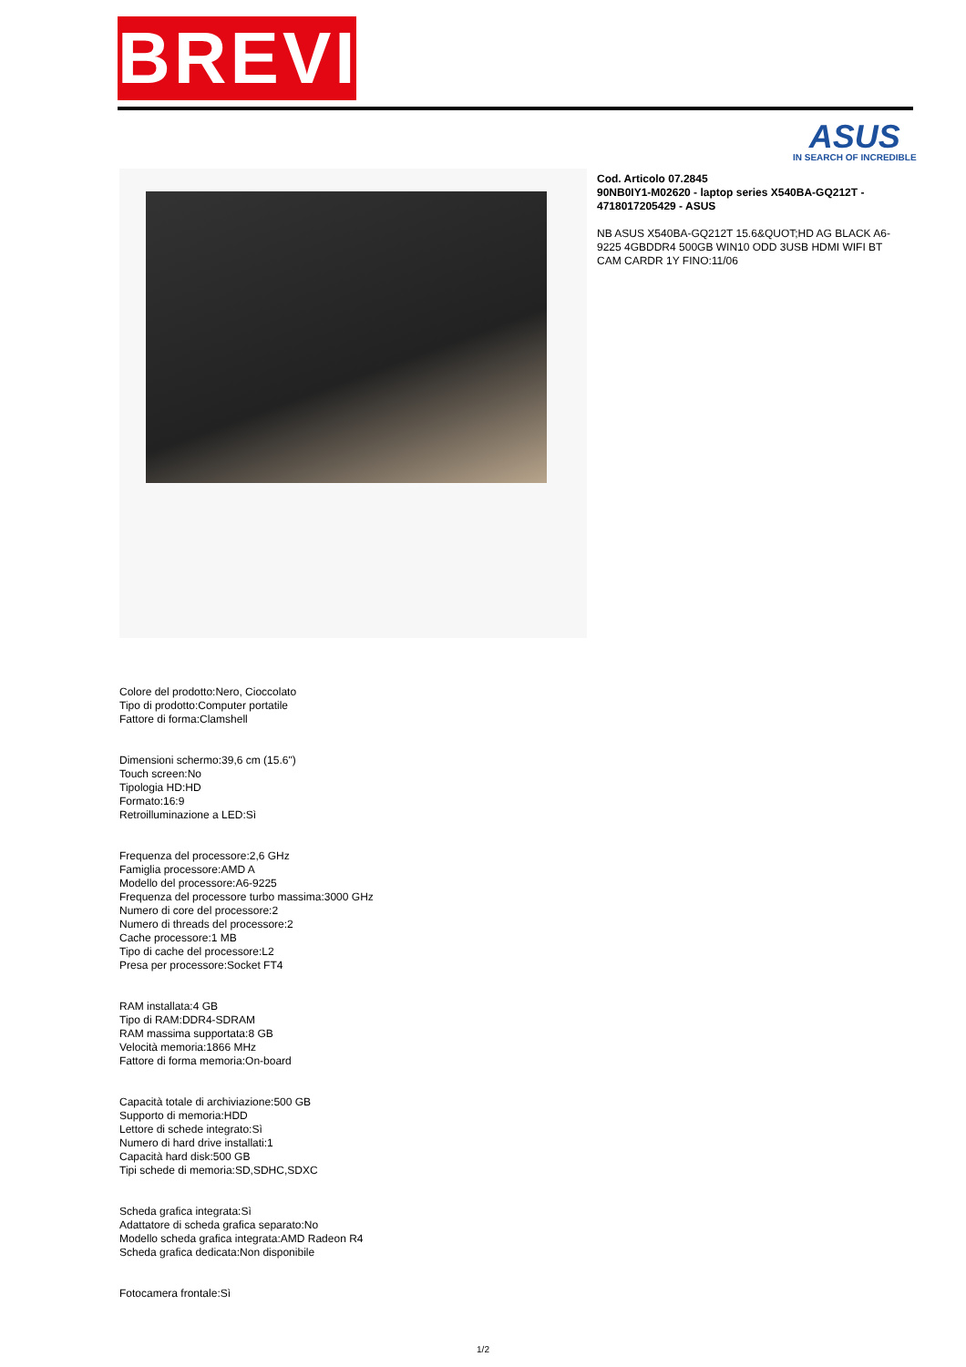BREVI
ASUS
IN SEARCH OF INCREDIBLE
Cod. Articolo 07.2845
90NB0IY1-M02620 - laptop series X540BA-GQ212T - 4718017205429 - ASUS
NB ASUS X540BA-GQ212T 15.6&QUOT;HD AG BLACK A6-9225 4GBDDR4 500GB WIN10 ODD 3USB HDMI WIFI BT CAM CARDR 1Y FINO:11/06
Colore del prodotto:Nero, Cioccolato
Tipo di prodotto:Computer portatile
Fattore di forma:Clamshell
Dimensioni schermo:39,6 cm (15.6")
Touch screen:No
Tipologia HD:HD
Formato:16:9
Retroilluminazione a LED:Sì
Frequenza del processore:2,6 GHz
Famiglia processore:AMD A
Modello del processore:A6-9225
Frequenza del processore turbo massima:3000 GHz
Numero di core del processore:2
Numero di threads del processore:2
Cache processore:1 MB
Tipo di cache del processore:L2
Presa per processore:Socket FT4
RAM installata:4 GB
Tipo di RAM:DDR4-SDRAM
RAM massima supportata:8 GB
Velocità memoria:1866 MHz
Fattore di forma memoria:On-board
Capacità totale di archiviazione:500 GB
Supporto di memoria:HDD
Lettore di schede integrato:Sì
Numero di hard drive installati:1
Capacità hard disk:500 GB
Tipi schede di memoria:SD,SDHC,SDXC
Scheda grafica integrata:Sì
Adattatore di scheda grafica separato:No
Modello scheda grafica integrata:AMD Radeon R4
Scheda grafica dedicata:Non disponibile
Fotocamera frontale:Sì
1/2